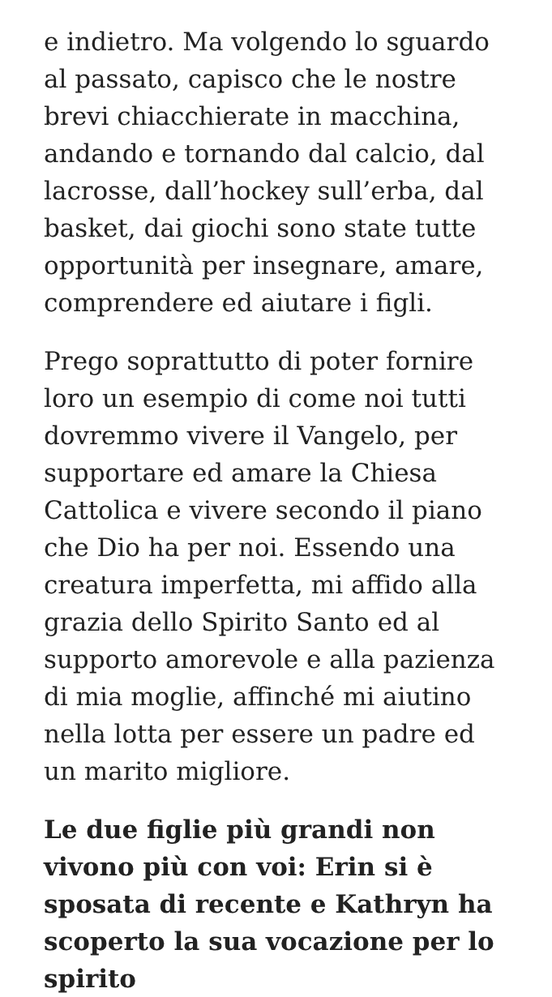e indietro. Ma volgendo lo sguardo al passato, capisco che le nostre brevi chiacchierate in macchina, andando e tornando dal calcio, dal lacrosse, dall’hockey sull’erba, dal basket, dai giochi sono state tutte opportunità per insegnare, amare, comprendere ed aiutare i figli.
Prego soprattutto di poter fornire loro un esempio di come noi tutti dovremmo vivere il Vangelo, per supportare ed amare la Chiesa Cattolica e vivere secondo il piano che Dio ha per noi. Essendo una creatura imperfetta, mi affido alla grazia dello Spirito Santo ed al supporto amorevole e alla pazienza di mia moglie, affinché mi aiutino nella lotta per essere un padre ed un marito migliore.
Le due figlie più grandi non vivono più con voi: Erin si è sposata di recente e Kathryn ha scoperto la sua vocazione per lo spirito